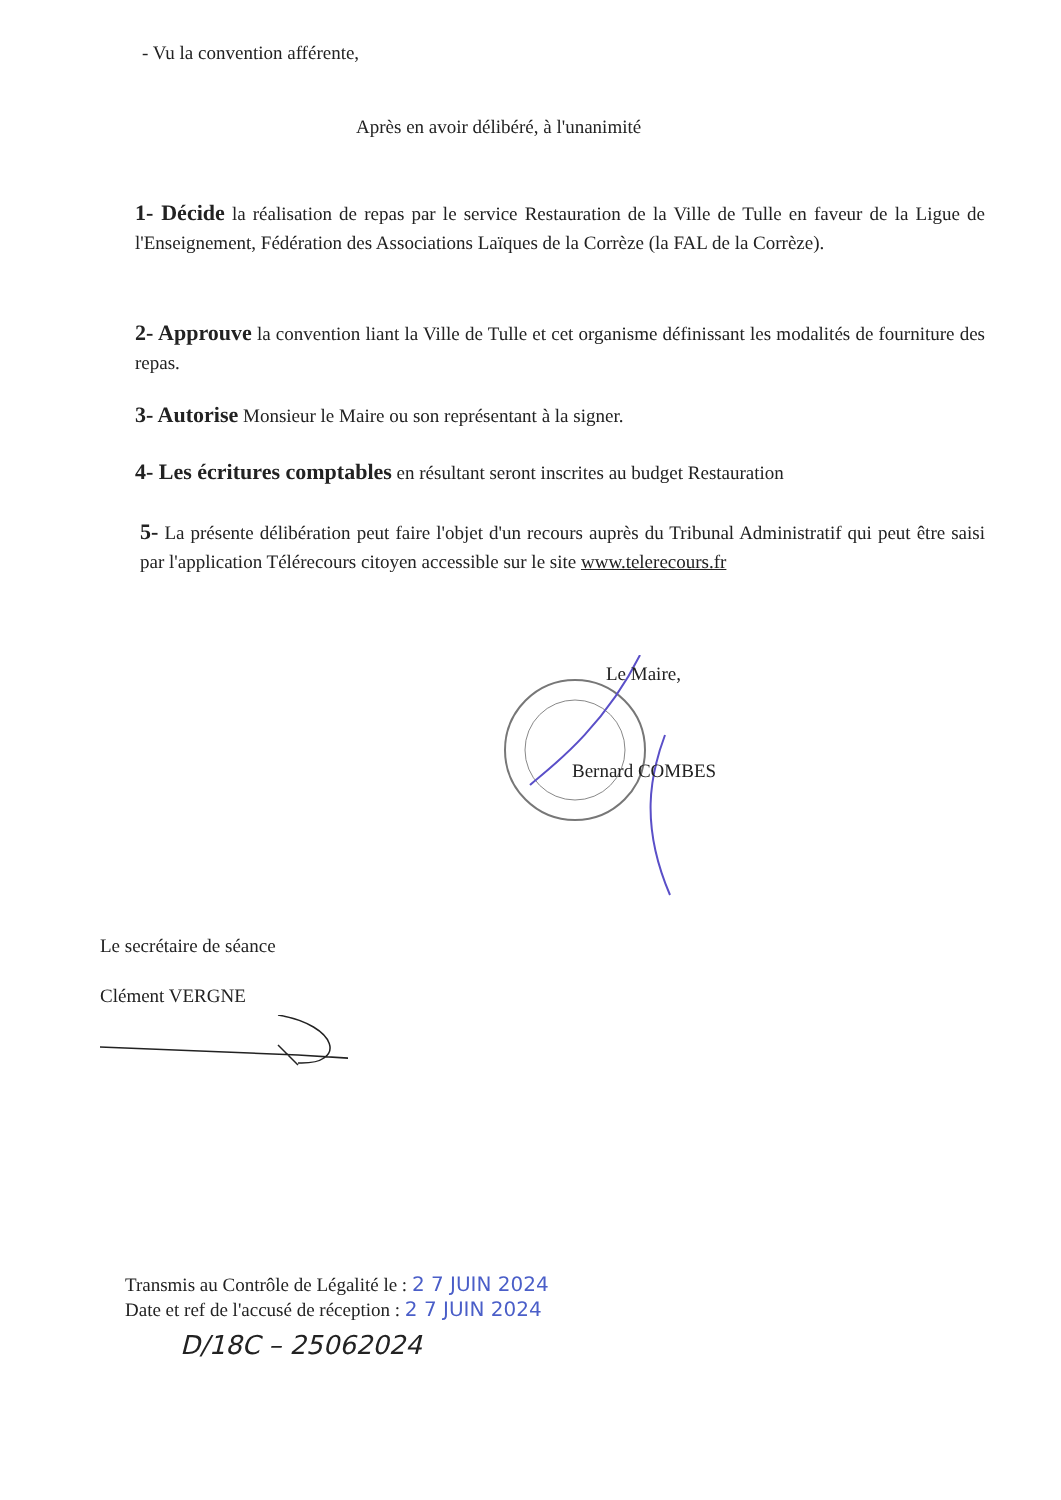- Vu la convention afférente,
Après en avoir délibéré, à l'unanimité
1- Décide la réalisation de repas par le service Restauration de la Ville de Tulle en faveur de la Ligue de l'Enseignement, Fédération des Associations Laïques de la Corrèze (la FAL de la Corrèze).
2- Approuve la convention liant la Ville de Tulle et cet organisme définissant les modalités de fourniture des repas.
3- Autorise Monsieur le Maire ou son représentant à la signer.
4- Les écritures comptables en résultant seront inscrites au budget Restauration
5- La présente délibération peut faire l'objet d'un recours auprès du Tribunal Administratif qui peut être saisi par l'application Télérecours citoyen accessible sur le site www.telerecours.fr
Le Maire,
Bernard COMBES
Le secrétaire de séance
Clément VERGNE
Transmis au Contrôle de Légalité le : 2 7 JUIN 2024
Date et ref de l'accusé de réception : 2 7 JUIN 2024
D/18C – 25062024